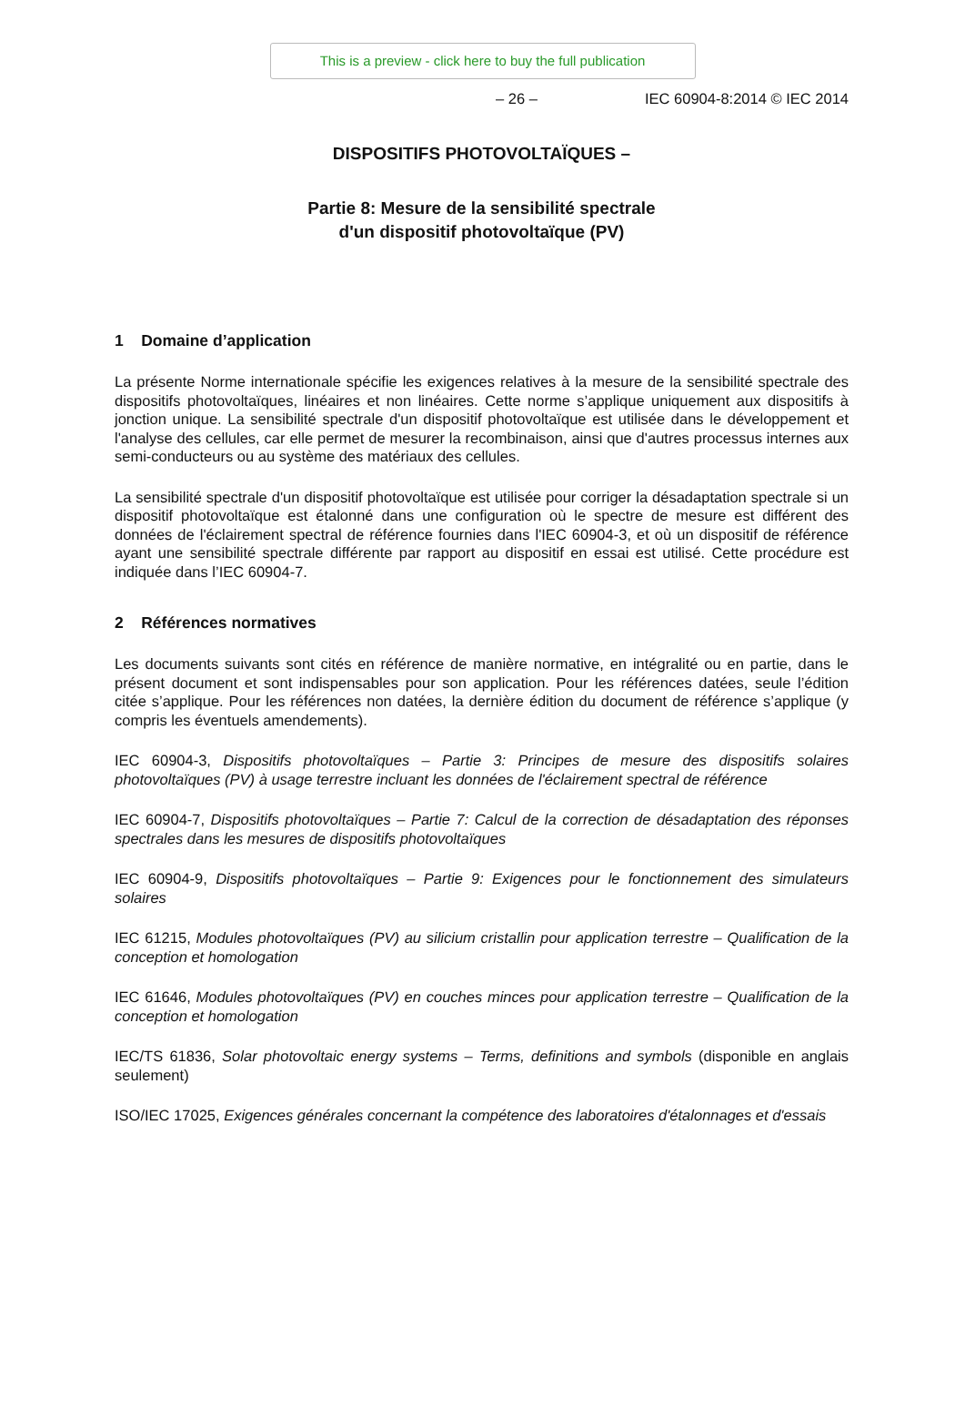This is a preview - click here to buy the full publication
– 26 – IEC 60904-8:2014 © IEC 2014
DISPOSITIFS PHOTOVOLTAÏQUES –
Partie 8: Mesure de la sensibilité spectrale
d'un dispositif photovoltaïque (PV)
1 Domaine d’application
La présente Norme internationale spécifie les exigences relatives à la mesure de la sensibilité spectrale des dispositifs photovoltaïques, linéaires et non linéaires. Cette norme s’applique uniquement aux dispositifs à jonction unique. La sensibilité spectrale d'un dispositif photovoltaïque est utilisée dans le développement et l'analyse des cellules, car elle permet de mesurer la recombinaison, ainsi que d'autres processus internes aux semi-conducteurs ou au système des matériaux des cellules.
La sensibilité spectrale d'un dispositif photovoltaïque est utilisée pour corriger la désadaptation spectrale si un dispositif photovoltaïque est étalonné dans une configuration où le spectre de mesure est différent des données de l'éclairement spectral de référence fournies dans l'IEC 60904-3, et où un dispositif de référence ayant une sensibilité spectrale différente par rapport au dispositif en essai est utilisé. Cette procédure est indiquée dans l’IEC 60904-7.
2 Références normatives
Les documents suivants sont cités en référence de manière normative, en intégralité ou en partie, dans le présent document et sont indispensables pour son application. Pour les références datées, seule l’édition citée s’applique. Pour les références non datées, la dernière édition du document de référence s’applique (y compris les éventuels amendements).
IEC 60904-3, Dispositifs photovoltaïques – Partie 3: Principes de mesure des dispositifs solaires photovoltaïques (PV) à usage terrestre incluant les données de l'éclairement spectral de référence
IEC 60904-7, Dispositifs photovoltaïques – Partie 7: Calcul de la correction de désadaptation des réponses spectrales dans les mesures de dispositifs photovoltaïques
IEC 60904-9, Dispositifs photovoltaïques – Partie 9: Exigences pour le fonctionnement des simulateurs solaires
IEC 61215, Modules photovoltaïques (PV) au silicium cristallin pour application terrestre – Qualification de la conception et homologation
IEC 61646, Modules photovoltaïques (PV) en couches minces pour application terrestre – Qualification de la conception et homologation
IEC/TS 61836, Solar photovoltaic energy systems – Terms, definitions and symbols (disponible en anglais seulement)
ISO/IEC 17025, Exigences générales concernant la compétence des laboratoires d'étalonnages et d'essais